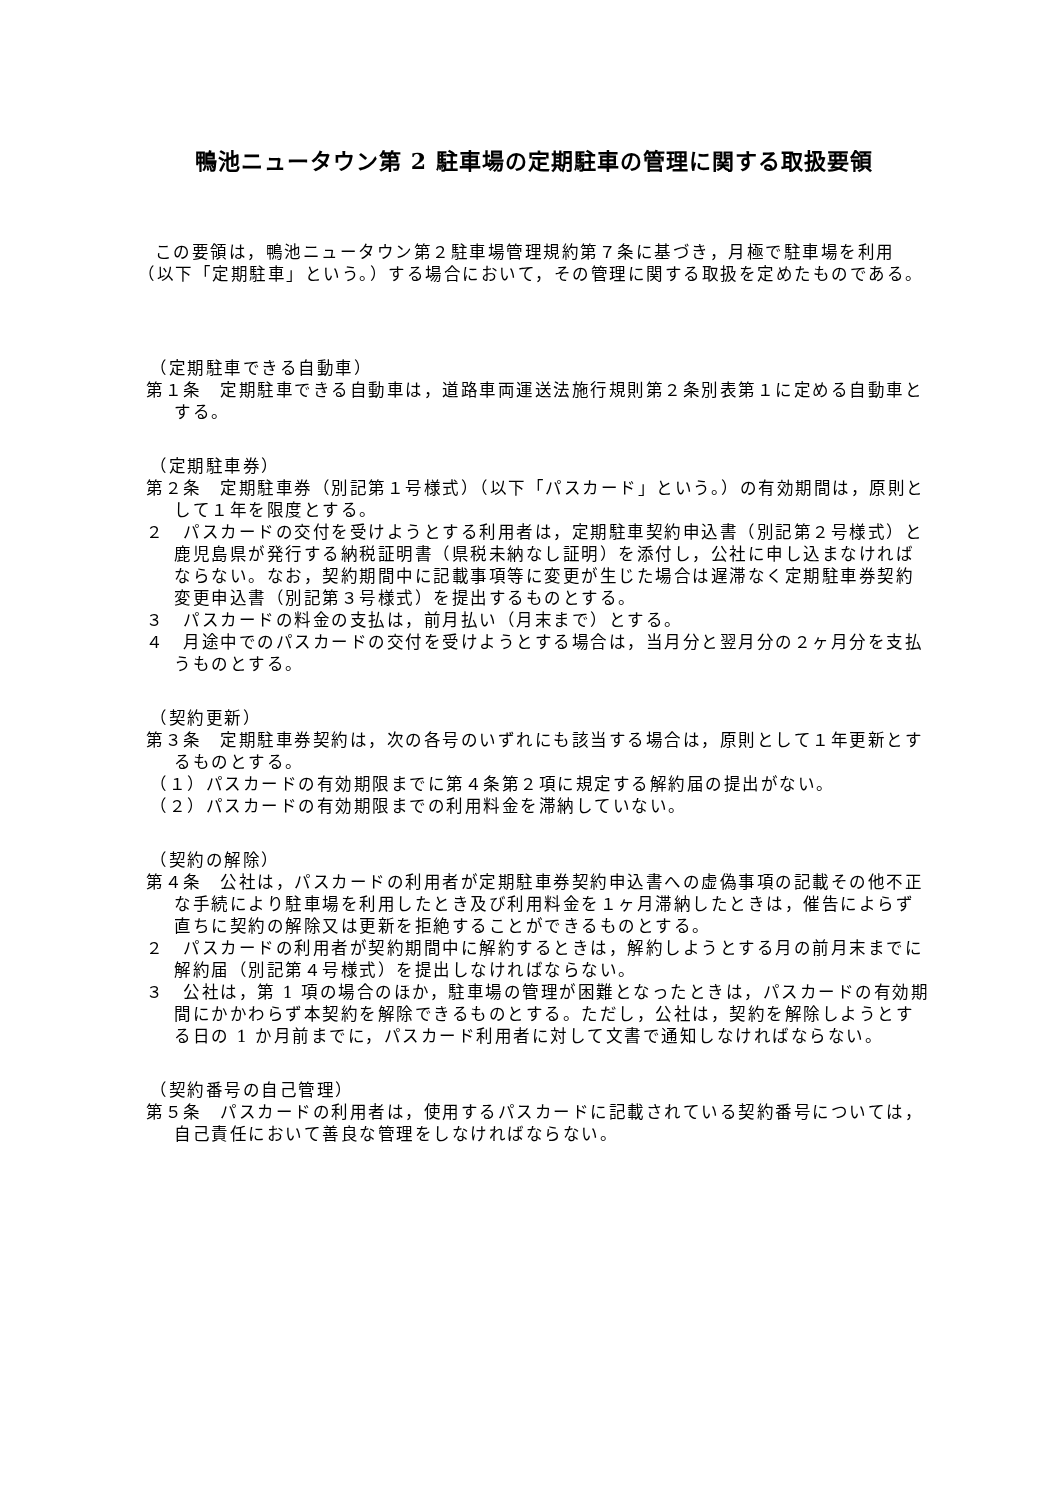鴨池ニュータウン第 2 駐車場の定期駐車の管理に関する取扱要領
この要領は，鴨池ニュータウン第２駐車場管理規約第７条に基づき，月極で駐車場を利用（以下「定期駐車」という。）する場合において，その管理に関する取扱を定めたものである。
（定期駐車できる自動車）
第１条　定期駐車できる自動車は，道路車両運送法施行規則第２条別表第１に定める自動車とする。
（定期駐車券）
第２条　定期駐車券（別記第１号様式）（以下「パスカード」という。）の有効期間は，原則として１年を限度とする。
２　パスカードの交付を受けようとする利用者は，定期駐車契約申込書（別記第２号様式）と鹿児島県が発行する納税証明書（県税未納なし証明）を添付し，公社に申し込まなければならない。なお，契約期間中に記載事項等に変更が生じた場合は遅滞なく定期駐車券契約変更申込書（別記第３号様式）を提出するものとする。
３　パスカードの料金の支払は，前月払い（月末まで）とする。
４　月途中でのパスカードの交付を受けようとする場合は，当月分と翌月分の２ヶ月分を支払うものとする。
（契約更新）
第３条　定期駐車券契約は，次の各号のいずれにも該当する場合は，原則として１年更新とするものとする。
（１）パスカードの有効期限までに第４条第２項に規定する解約届の提出がない。
（２）パスカードの有効期限までの利用料金を滞納していない。
（契約の解除）
第４条　公社は，パスカードの利用者が定期駐車券契約申込書への虚偽事項の記載その他不正な手続により駐車場を利用したとき及び利用料金を１ヶ月滞納したときは，催告によらず直ちに契約の解除又は更新を拒絶することができるものとする。
２　パスカードの利用者が契約期間中に解約するときは，解約しようとする月の前月末までに解約届（別記第４号様式）を提出しなければならない。
３　公社は，第 1 項の場合のほか，駐車場の管理が困難となったときは，パスカードの有効期間にかかわらず本契約を解除できるものとする。ただし，公社は，契約を解除しようとする日の 1 か月前までに，パスカード利用者に対して文書で通知しなければならない。
（契約番号の自己管理）
第５条　パスカードの利用者は，使用するパスカードに記載されている契約番号については，自己責任において善良な管理をしなければならない。